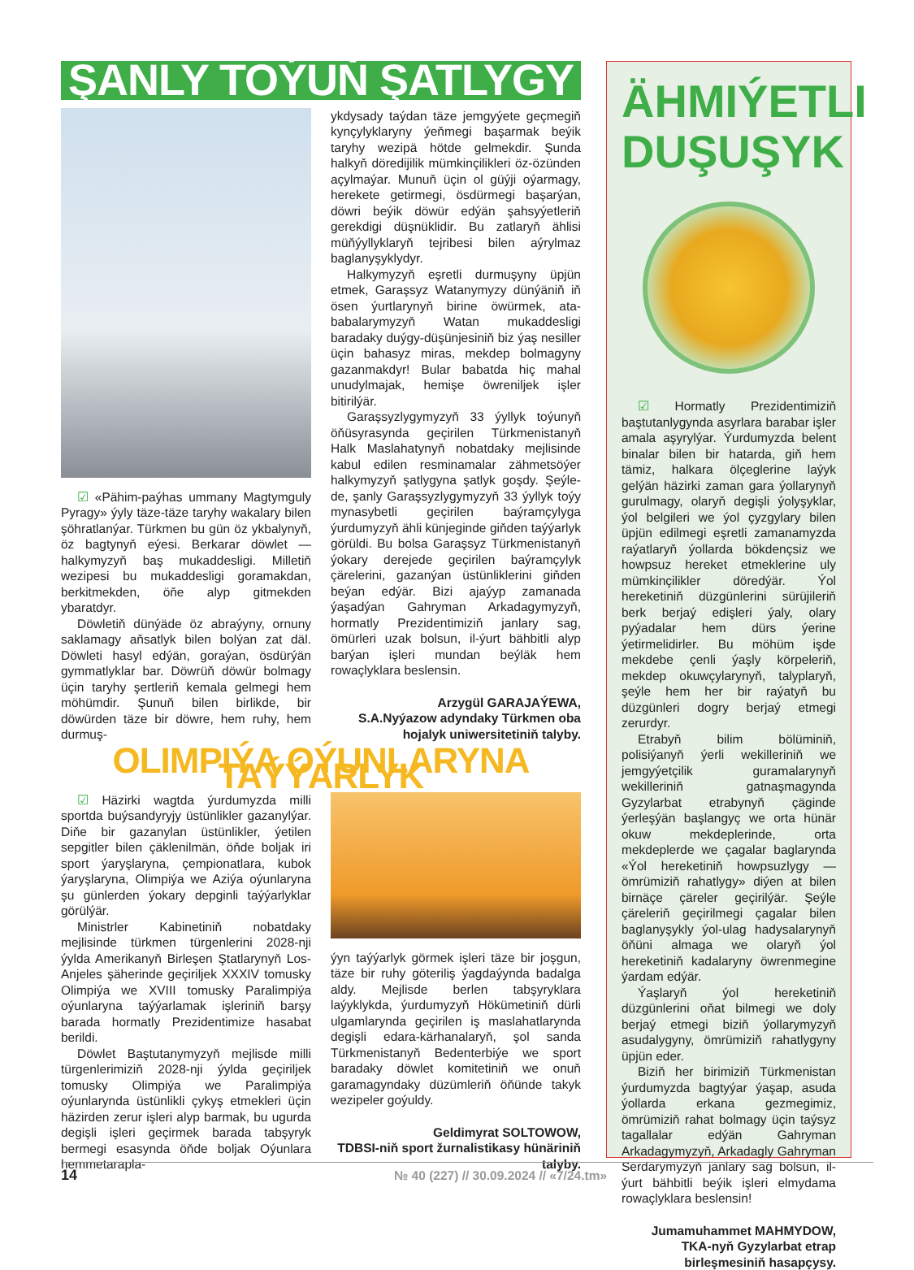ŞANLY TOÝUŇ ŞATLYGY
☑ «Pähim-paýhas ummany Magtymguly Pyragy» ýyly täze-täze taryhy wakalary bilen şöhratlanýar. Türkmen bu gün öz ykbalynyň, öz bagtynyň eýesi. Berkarar döwlet — halkymyzyň baş mukaddesligi. Milletiň wezipesi bu mukaddesligi goramakdan, berkitmekden, öňe alyp gitmekden ybaratdyr.
Döwletiň dünýäde öz abraýyny, ornuny saklamagy aňsatlyk bilen bolýan zat däl. Döwleti hasyl edýän, goraýan, ösdürýän gymmatlyklar bar. Döwrüň döwür bolmagy üçin taryhy şertleriň kemala gelmegi hem möhümdir. Şunuň bilen birlikde, bir döwürden täze bir döwre, hem ruhy, hem durmuş-
ykdysady taýdan täze jemgyýete geçmegiň kynçylyklaryny ýeňmegi başarmak beýik taryhy wezipä hötde gelmekdir. Şunda halkyň döredijilik mümkinçilikleri öz-özünden açylmaýar. Munuň üçin ol güýji oýarmagy, herekete getirmegi, ösdürmegi başarýan, döwri beýik döwür edýän şahsyýetleriň gerekdigi düşnüklidir. Bu zatlaryň ählisi müňýyllyklaryň tejribesi bilen aýrylmaz baglanyşyklydyr.
Halkymyzyň eşretli durmuşyny üpjün etmek, Garaşsyz Watanymyzy dünýäniň iň ösen ýurtlarynyň birine öwürmek, ata-babalarymyzyň Watan mukaddesligi baradaky duýgy-düşünjesiniň biz ýaş nesiller üçin bahasyz miras, mekdep bolmagyny gazanmakdyr! Bular babatda hiç mahal unudylmajak, hemişe öwreniljek işler bitirilýär.
Garaşsyzlygymyzyň 33 ýyllyk toýunyň öňüsyrasynda geçirilen Türkmenistanyň Halk Maslahatynyň nobatdaky mejlisinde kabul edilen resminamalar zähmetsöýer halkymyzyň şatlygyna şatlyk goşdy. Şeýle-de, şanly Garaşsyzlygymyzyň 33 ýyllyk toýy mynasybetli geçirilen baýramçylyga ýurdumyzyň ähli künjeginde giňden taýýarlyk görüldi. Bu bolsa Garaşsyz Türkmenistanyň ýokary derejede geçirilen baýramçylyk çärelerini, gazanýan üstünliklerini giňden beýan edýär. Bizi ajaýyp zamanada ýaşadýan Gahryman Arkadagymyzyň, hormatly Prezidentimiziň janlary sag, ömürleri uzak bolsun, il-ýurt bähbitli alyp barýan işleri mundan beýläk hem rowaçlyklara beslensin.
Arzygül GARAJAÝEWA,
S.A.Nyýazow adyndaky Türkmen oba hojalyk uniwersitetiniň talyby.
OLIMPIÝA OÝUNLARYNA TAÝÝARLYK
☑ Häzirki wagtda ýurdumyzda milli sportda buýsandyryjy üstünlikler gazanylýar. Diňe bir gazanylan üstünlikler, ýetilen sepgitler bilen çäklenilmän, öňde boljak iri sport ýaryşlaryna, çempionatlara, kubok ýaryşlaryna, Olimpiýa we Aziýa oýunlaryna şu günlerden ýokary depginli taýýarlyklar görülýär.
Ministrler Kabinetiniň nobatdaky mejlisinde türkmen türgenlerini 2028-nji ýylda Amerikanyň Birleşen Ştatlarynyň Los-Anjeles şäherinde geçiriljek XXXIV tomusky Olimpiýa we XVIII tomusky Paralimpiýa oýunlaryna taýýarlamak işleriniň barşy barada hormatly Prezidentimize hasabat berildi.
Döwlet Baştutanymyzyň mejlisde milli türgenlerimiziň 2028-nji ýylda geçiriljek tomusky Olimpiýa we Paralimpiýa oýunlarynda üstünlikli çykyş etmekleri üçin häzirden zerur işleri alyp barmak, bu ugurda degişli işleri geçirmek barada tabşyryk bermegi esasynda öňde boljak Oýunlara hemmetarapla-
ýyn taýýarlyk görmek işleri täze bir joşgun, täze bir ruhy göteriliş ýagdaýynda badalga aldy. Mejlisde berlen tabşyryklara laýyklykda, ýurdumyzyň Hökümetiniň dürli ulgamlarynda geçirilen iş maslahatlarynda degişli edara-kärhanalaryň, şol sanda Türkmenistanyň Bedenterbiýe we sport baradaky döwlet komitetiniň we onuň garamagyndaky düzümleriň öňünde takyk wezipeler goýuldy.
Geldimyrat SOLTOWOW,
TDBSI-niň sport žurnalistikasy hünäriniň talyby.
ÄHMIÝETLI DUŞUŞYK
☑ Hormatly Prezidentimiziň baştutanlygynda asyrlara barabar işler amala aşyrylýar. Ýurdumyzda belent binalar bilen bir hatarda, giň hem tämiz, halkara ölçeglerine laýyk gelýän häzirki zaman gara ýollarynyň gurulmagy, olaryň degişli ýolyşyklar, ýol belgileri we ýol çyzgylary bilen üpjün edilmegi eşretli zamanamyzda raýatlaryň ýollarda bökdençsiz we howpsuz hereket etmeklerine uly mümkinçilikler döredýär. Ýol hereketiniň düzgünlerini sürüjileriň berk berjaý edişleri ýaly, olary pyýadalar hem dürs ýerine ýetirmelidirler. Bu möhüm işde mekdebe çenli ýaşly körpeleriň, mekdep okuwçylarynyň, talyplaryň, şeýle hem her bir raýatyň bu düzgünleri dogry berjaý etmegi zerurdyr.
Etrabyň bilim bölüminiň, polisiýanyň ýerli wekilleriniň we jemgyýetçilik guramalarynyň wekilleriniň gatnaşmagynda Gyzylarbat etrabynyň çäginde ýerleşýän başlangyç we orta hünär okuw mekdeplerinde, orta mekdeplerde we çagalar baglarynda «Ýol hereketiniň howpsuzlygy — ömrümiziň rahatlygy» diýen at bilen birnäçe çäreler geçirilýär. Şeýle çäreleriň geçirilmegi çagalar bilen baglanyşykly ýol-ulag hadysalarynyň öňüni almaga we olaryň ýol hereketiniň kadalaryny öwrenmegine ýardam edýär.
Ýaşlaryň ýol hereketiniň düzgünlerini oňat bilmegi we doly berjaý etmegi biziň ýollarymyzyň asudalygyny, ömrümiziň rahatlygyny üpjün eder.
Biziň her birimiziň Türkmenistan ýurdumyzda bagtyýar ýaşap, asuda ýollarda erkana gezmegimiz, ömrümiziň rahat bolmagy üçin taýsyz tagallalar edýän Gahryman Arkadagymyzyň, Arkadagly Gahryman Serdarymyzyň janlary sag bolsun, il-ýurt bähbitli beýik işleri elmydama rowaçlyklara beslensin!
Jumamuhammet MAHMYDOW,
TKA-nyň Gyzylarbat etrap birleşmesiniň hasapçysy.
14 № 40 (227) // 30.09.2024 // «7/24.tm»